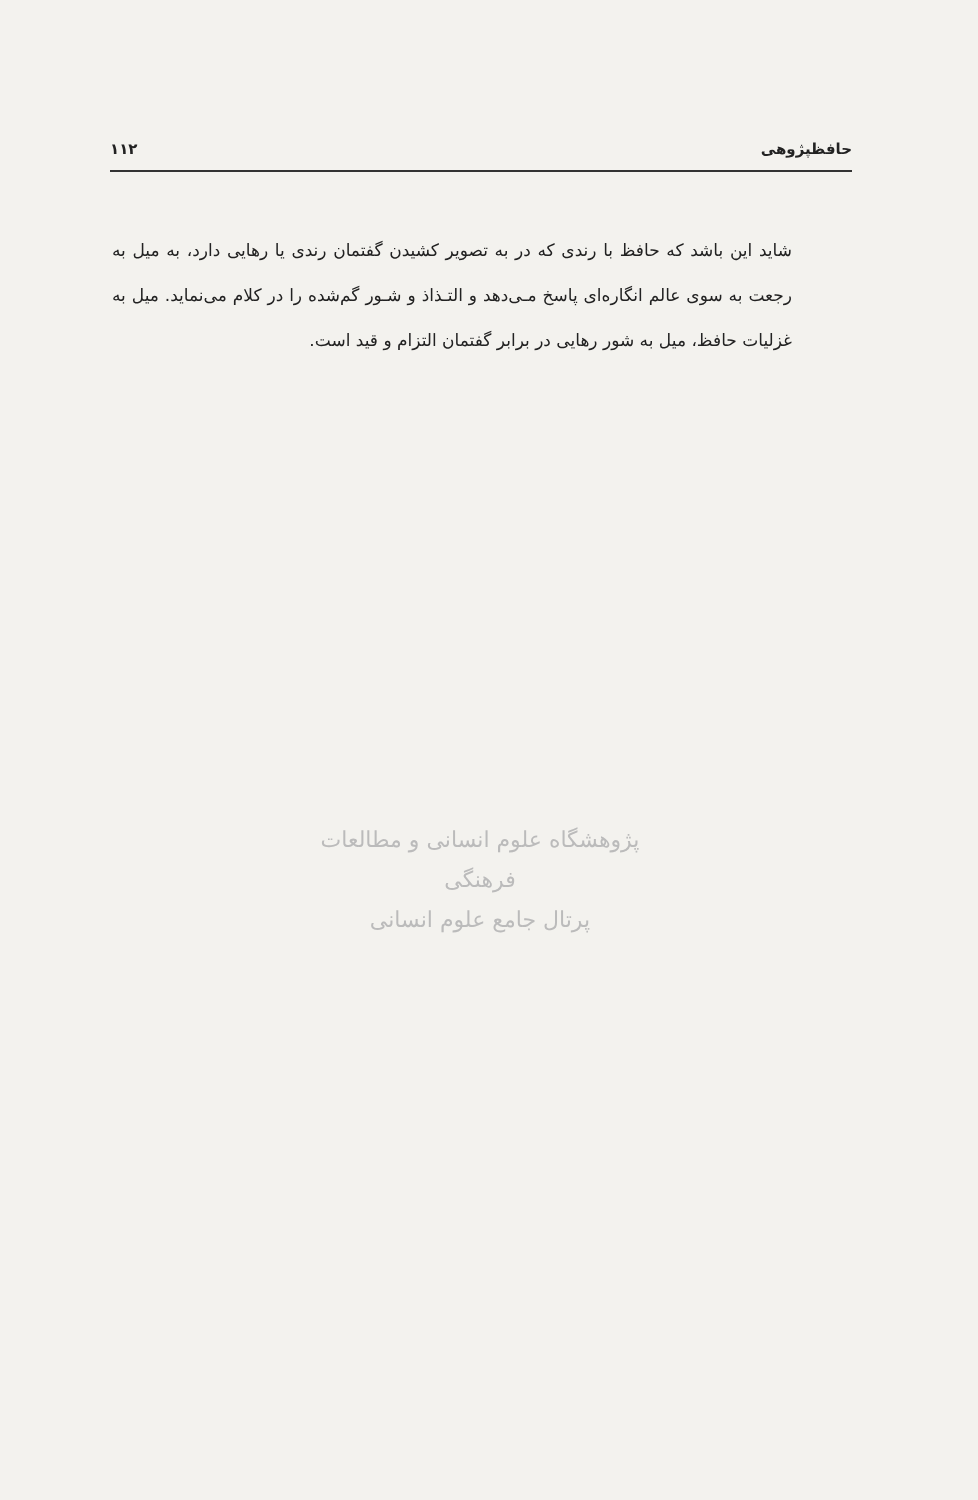حافظپژوهی ۱۱۲
شاید این باشد که حافظ با رندی که در به تصویر کشیدن گفتمان رندی یا رهایی دارد، به میل به رجعت به سوی عالم انگاره‌ای پاسخ مـی‌دهد و التـذاذ و شـور گم‌شده را در کلام می‌نماید. میل به غزلیات حافظ، میل به شور رهایی در برابر گفتمان التزام و قید است.
پژوهشگاه علوم انسانی و مطالعات فرهنگی
پرتال جامع علوم انسانی